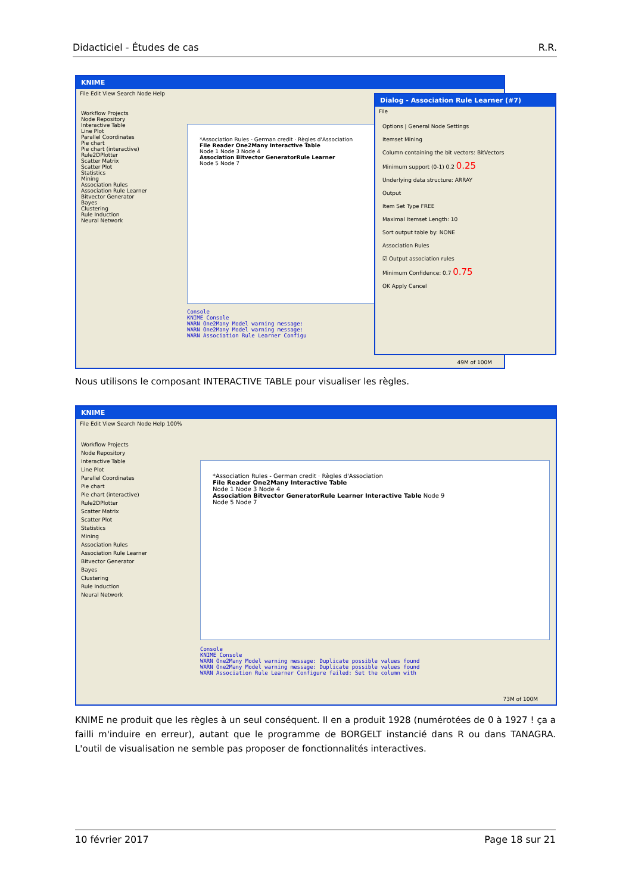Didacticiel - Études de cas R.R.
KNIME
File Edit View Search Node Help
Workflow Projects
Node Repository
Interactive Table
Line Plot
Parallel Coordinates
Pie chart
Pie chart (interactive)
Rule2DPlotter
Scatter Matrix
Scatter Plot
Statistics
Mining
Association Rules
Association Rule Learner
Bitvector Generator
Bayes
Clustering
Rule Induction
Neural Network
*Association Rules - German credit · Règles d'Association
File Reader One2Many Interactive Table
Node 1 Node 3 Node 4
Association Bitvector GeneratorRule Learner
Node 5 Node 7
Console
KNIME Console
WARN One2Many Model warning message:
WARN One2Many Model warning message:
WARN Association Rule Learner Configu
49M of 100M
Dialog - Association Rule Learner (#7)
File
Options | General Node Settings
Itemset Mining
Column containing the bit vectors: BitVectors
Minimum support (0-1) 0.2 0.25
Underlying data structure: ARRAY
Output
Item Set Type FREE
Maximal Itemset Length: 10
Sort output table by: NONE
Association Rules
☑ Output association rules
Minimum Confidence: 0.7 0.75
OK Apply Cancel
Nous utilisons le composant INTERACTIVE TABLE pour visualiser les règles.
KNIME
File Edit View Search Node Help 100%
Workflow Projects
Node Repository
Interactive Table
Line Plot
Parallel Coordinates
Pie chart
Pie chart (interactive)
Rule2DPlotter
Scatter Matrix
Scatter Plot
Statistics
Mining
Association Rules
Association Rule Learner
Bitvector Generator
Bayes
Clustering
Rule Induction
Neural Network
*Association Rules - German credit · Règles d'Association
File Reader One2Many Interactive Table
Node 1 Node 3 Node 4
Association Bitvector GeneratorRule Learner Interactive Table Node 9
Node 5 Node 7
Console
KNIME Console
WARN One2Many Model warning message: Duplicate possible values found
WARN One2Many Model warning message: Duplicate possible values found
WARN Association Rule Learner Configure failed: Set the column with
73M of 100M
KNIME ne produit que les règles à un seul conséquent. Il en a produit 1928 (numérotées de 0 à 1927 ! ça a failli m'induire en erreur), autant que le programme de BORGELT instancié dans R ou dans TANAGRA. L'outil de visualisation ne semble pas proposer de fonctionnalités interactives.
10 février 2017 Page 18 sur 21